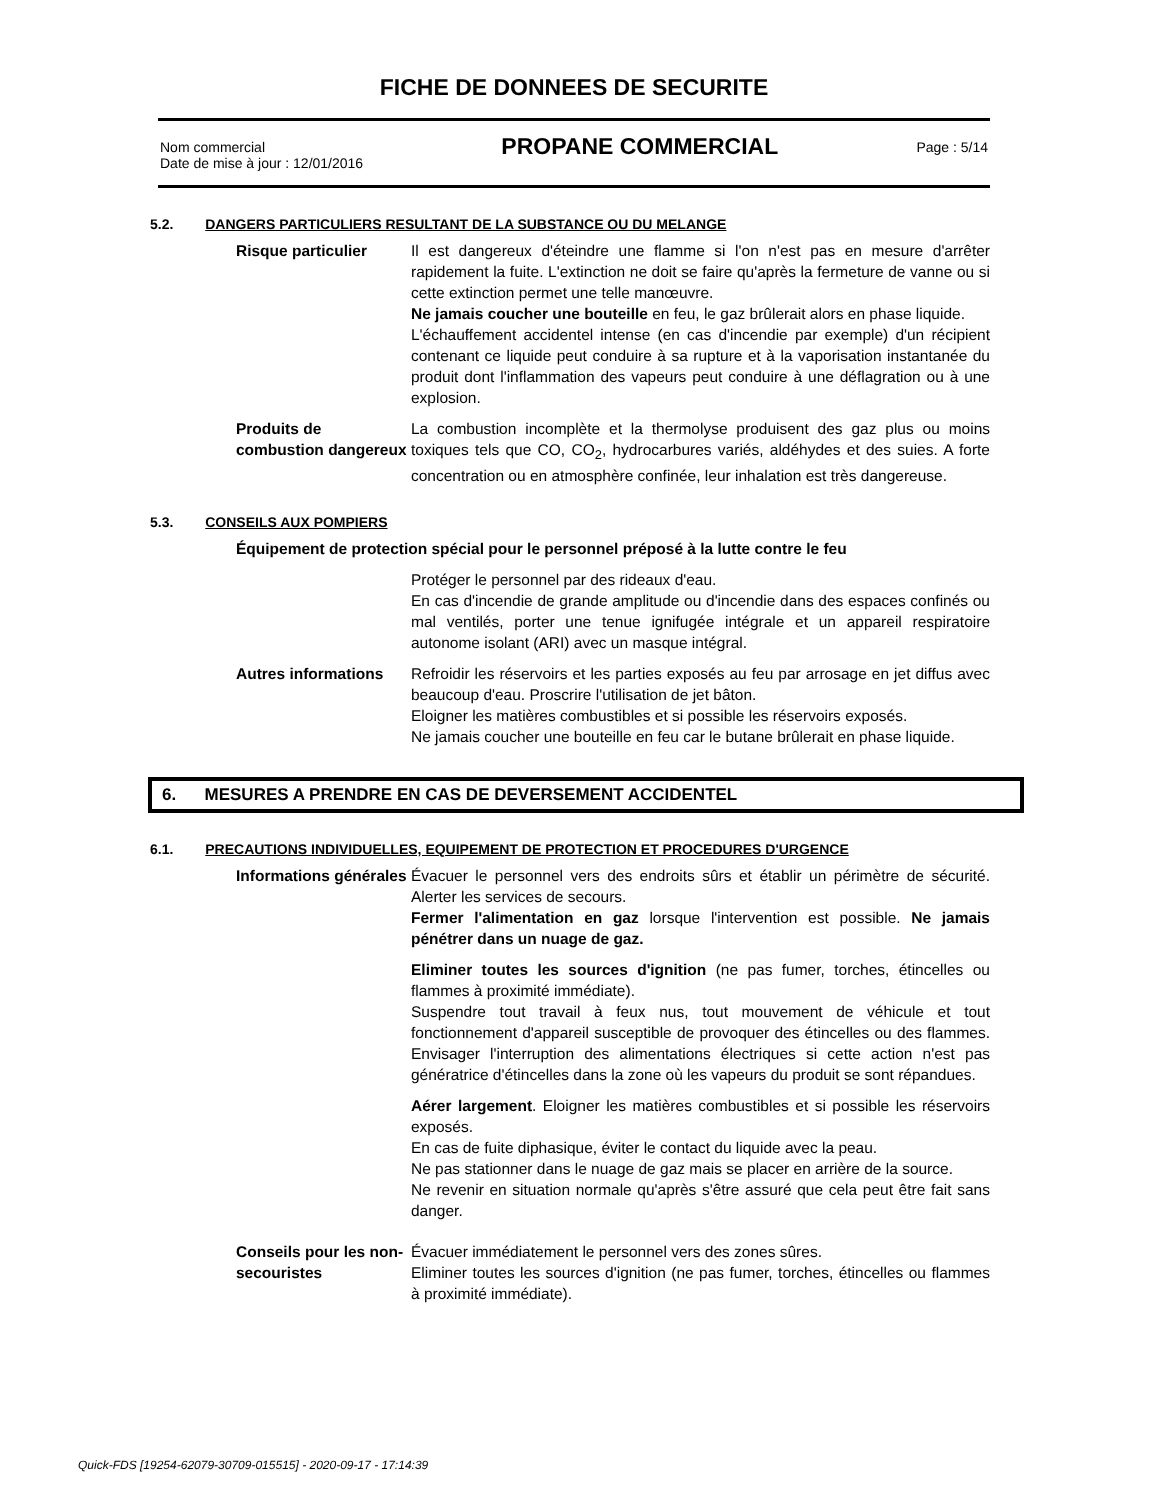FICHE DE DONNEES DE SECURITE
Nom commercial
Date de mise à jour : 12/01/2016
PROPANE COMMERCIAL
Page : 5/14
5.2. DANGERS PARTICULIERS RESULTANT DE LA SUBSTANCE OU DU MELANGE
Risque particulier Il est dangereux d'éteindre une flamme si l'on n'est pas en mesure d'arrêter rapidement la fuite. L'extinction ne doit se faire qu'après la fermeture de vanne ou si cette extinction permet une telle manœuvre.
Ne jamais coucher une bouteille en feu, le gaz brûlerait alors en phase liquide.
L'échauffement accidentel intense (en cas d'incendie par exemple) d'un récipient contenant ce liquide peut conduire à sa rupture et à la vaporisation instantanée du produit dont l'inflammation des vapeurs peut conduire à une déflagration ou à une explosion.
Produits de combustion dangereux
La combustion incomplète et la thermolyse produisent des gaz plus ou moins toxiques tels que CO, CO<sub>2</sub>, hydrocarbures variés, aldéhydes et des suies. A forte concentration ou en atmosphère confinée, leur inhalation est très dangereuse.
5.3. CONSEILS AUX POMPIERS
Équipement de protection spécial pour le personnel préposé à la lutte contre le feu
Protéger le personnel par des rideaux d'eau.
En cas d'incendie de grande amplitude ou d'incendie dans des espaces confinés ou mal ventilés, porter une tenue ignifugée intégrale et un appareil respiratoire autonome isolant (ARI) avec un masque intégral.
Autres informations
Refroidir les réservoirs et les parties exposés au feu par arrosage en jet diffus avec beaucoup d'eau. Proscrire l'utilisation de jet bâton.
Eloigner les matières combustibles et si possible les réservoirs exposés.
Ne jamais coucher une bouteille en feu car le butane brûlerait en phase liquide.
6. MESURES A PRENDRE EN CAS DE DEVERSEMENT ACCIDENTEL
6.1. PRECAUTIONS INDIVIDUELLES, EQUIPEMENT DE PROTECTION ET PROCEDURES D'URGENCE
Informations générales
Évacuer le personnel vers des endroits sûrs et établir un périmètre de sécurité. Alerter les services de secours.
Fermer l'alimentation en gaz lorsque l'intervention est possible. Ne jamais pénétrer dans un nuage de gaz.
Eliminer toutes les sources d'ignition (ne pas fumer, torches, étincelles ou flammes à proximité immédiate).
Suspendre tout travail à feux nus, tout mouvement de véhicule et tout fonctionnement d'appareil susceptible de provoquer des étincelles ou des flammes. Envisager l'interruption des alimentations électriques si cette action n'est pas génératrice d'étincelles dans la zone où les vapeurs du produit se sont répandues.
Aérer largement. Eloigner les matières combustibles et si possible les réservoirs exposés.
En cas de fuite diphasique, éviter le contact du liquide avec la peau.
Ne pas stationner dans le nuage de gaz mais se placer en arrière de la source.
Ne revenir en situation normale qu'après s'être assuré que cela peut être fait sans danger.
Conseils pour les non-secouristes
Évacuer immédiatement le personnel vers des zones sûres.
Eliminer toutes les sources d'ignition (ne pas fumer, torches, étincelles ou flammes à proximité immédiate).
Quick-FDS [19254-62079-30709-015515] - 2020-09-17 - 17:14:39